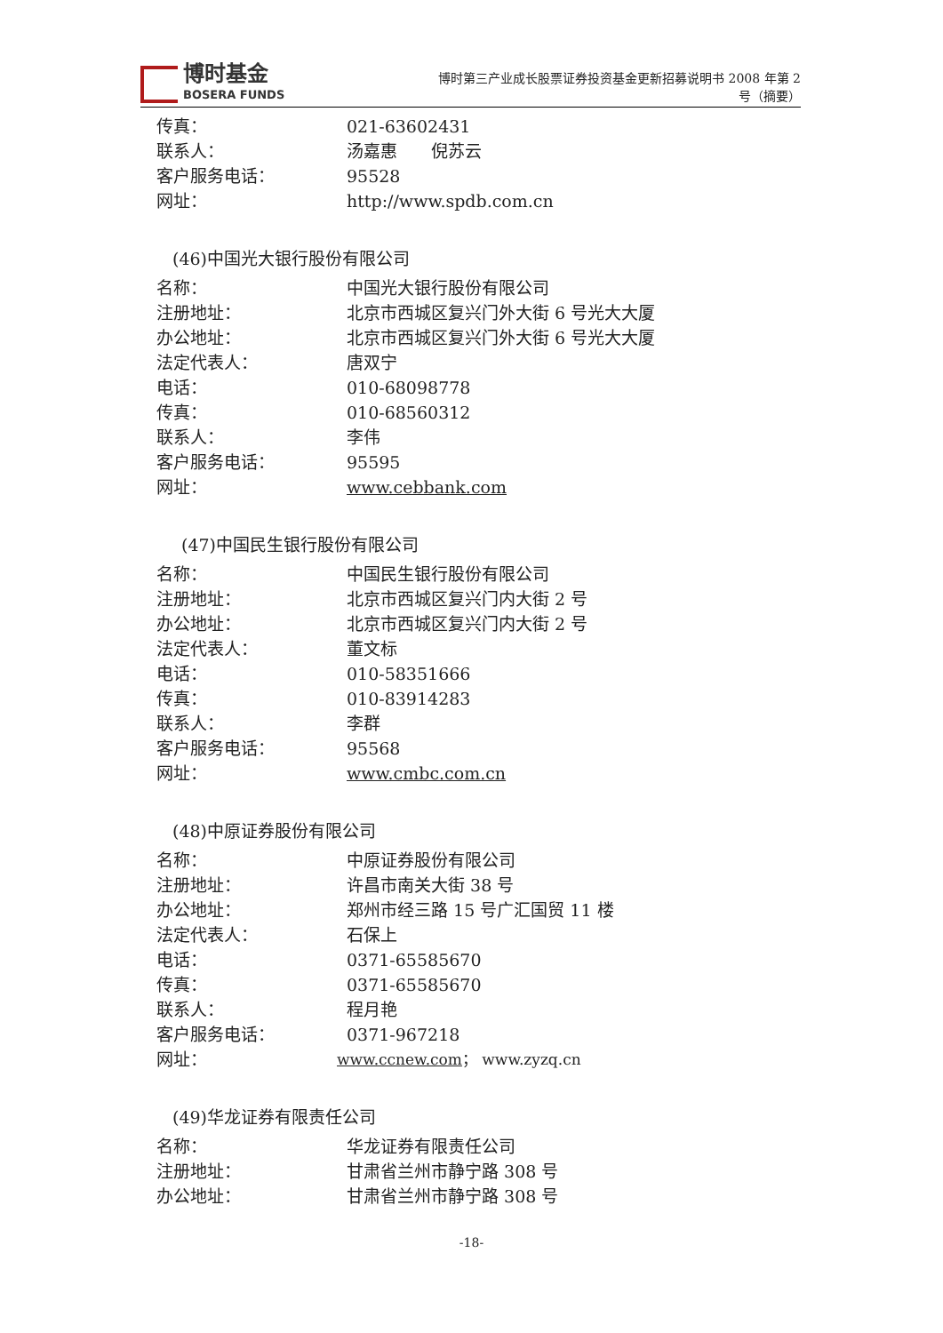博时基金
BOSERA FUNDS
博时第三产业成长股票证券投资基金更新招募说明书 2008 年第 2
号（摘要）
传真： 021-63602431
联系人： 汤嘉惠　　倪苏云
客户服务电话： 95528
网址： http://www.spdb.com.cn
(46)中国光大银行股份有限公司
名称： 中国光大银行股份有限公司
注册地址： 北京市西城区复兴门外大街 6 号光大大厦
办公地址： 北京市西城区复兴门外大街 6 号光大大厦
法定代表人： 唐双宁
电话： 010-68098778
传真： 010-68560312
联系人： 李伟
客户服务电话： 95595
网址： www.cebbank.com
(47)中国民生银行股份有限公司
名称： 中国民生银行股份有限公司
注册地址： 北京市西城区复兴门内大街 2 号
办公地址： 北京市西城区复兴门内大街 2 号
法定代表人： 董文标
电话： 010-58351666
传真： 010-83914283
联系人： 李群
客户服务电话： 95568
网址： www.cmbc.com.cn
(48)中原证券股份有限公司
名称： 中原证券股份有限公司
注册地址： 许昌市南关大街 38 号
办公地址： 郑州市经三路 15 号广汇国贸 11 楼
法定代表人： 石保上
电话： 0371-65585670
传真： 0371-65585670
联系人： 程月艳
客户服务电话： 0371-967218
网址： www.ccnew.com； www.zyzq.cn
(49)华龙证券有限责任公司
名称： 华龙证券有限责任公司
注册地址： 甘肃省兰州市静宁路 308 号
办公地址： 甘肃省兰州市静宁路 308 号
-18-